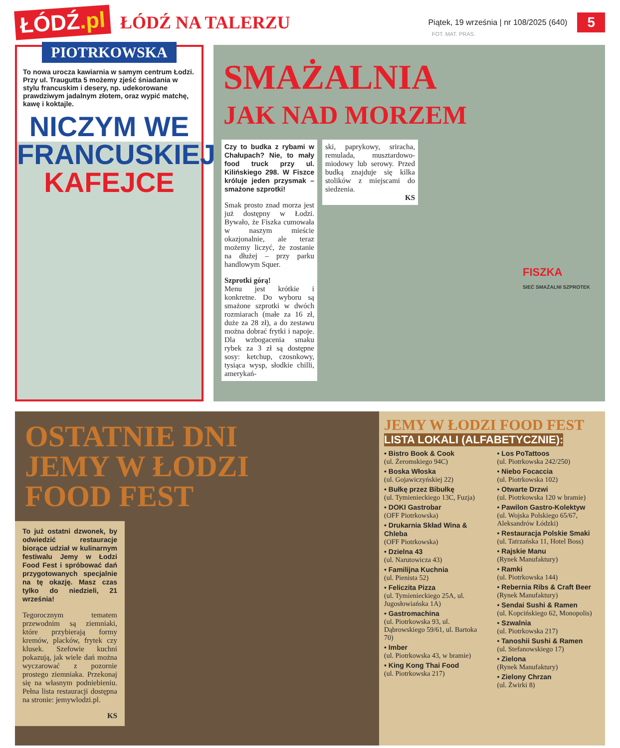ŁÓDŹ.pl
ŁÓDŹ NA TALERZU
Piątek, 19 września | nr 108/2025 (640)
5
PIOTRKOWSKA
To nowa urocza kawiarnia w samym centrum Łodzi. Przy ul. Traugutta 5 możemy zjeść śniadania w stylu francuskim i desery, np. udekorowane prawdziwym jadalnym złotem, oraz wypić matchę, kawę i koktajle.
NICZYM WE FRANCUSKIEJ KAFEJCE
FOT. MAT. PRAS.
SMAŻALNIA
JAK NAD MORZEM
Czy to budka z rybami w Chałupach? Nie, to mały food truck przy ul. Kilińskiego 298. W Fiszce króluje jeden przysmak – smażone szprotki!
Smak prosto znad morza jest już dostępny w Łodzi. Bywało, że Fiszka cumowała w naszym mieście okazjonalnie, ale teraz możemy liczyć, że zostanie na dłużej – przy parku handlowym Squer.
Szprotki górą!
Menu jest krótkie i konkretne. Do wyboru są smażone szprotki w dwóch rozmiarach (małe za 16 zł, duże za 28 zł), a do zestawu można dobrać frytki i napoje. Dla wzbogacenia smaku rybek za 3 zł są dostępne sosy: ketchup, czosnkowy, tysiąca wysp, słodkie chilli, amerykań-
ski, paprykowy, sriracha, remulada, musztardowo-miodowy lub serowy. Przed budką znajduje się kilka stolików z miejscami do siedzenia.
KS
FISZKA
SIEĆ SMAŻALNI SZPROTEK
OSTATNIE DNI
JEMY W ŁODZI
FOOD FEST
To już ostatni dzwonek, by odwiedzić restauracje biorące udział w kulinarnym festiwalu Jemy w Łodzi Food Fest i spróbować dań przygotowanych specjalnie na tę okazję. Masz czas tylko do niedzieli, 21 września!
Tegorocznym tematem przewodnim są ziemniaki, które przybierają formy kremów, placków, frytek czy klusek. Szefowie kuchni pokazują, jak wiele dań można wyczarować z pozornie prostego ziemniaka. Przekonaj się na własnym podniebieniu. Pełna lista restauracji dostępna na stronie: jemywlodzi.pl.
KS
JEMY W ŁODZI FOOD FEST
LISTA LOKALI (ALFABETYCZNIE):
• Bistro Book & Cook
(ul. Żeromskiego 94C)
• Boska Włoska
(ul. Gojawiczyńskiej 22)
• Bułkę przez Bibułkę
(ul. Tymienieckiego 13C, Fuzja)
• DOKI Gastrobar
(OFF Piotrkowska)
• Drukarnia Skład Wina & Chleba
(OFF Piotrkowska)
• Dzielna 43
(ul. Narutowicza 43)
• Familijna Kuchnia
(ul. Pienista 52)
• Feliczita Pizza
(ul. Tymienieckiego 25A, ul. Jugosłowiańska 1A)
• Gastromachina
(ul. Piotrkowska 93, ul. Dąbrowskiego 59/61, ul. Bartoka 70)
• Imber
(ul. Piotrkowska 43, w bramie)
• King Kong Thai Food
(ul. Piotrkowska 217)
• Los PoTattoos
(ul. Piotrkowska 242/250)
• Niebo Focaccia
(ul. Piotrkowska 102)
• Otwarte Drzwi
(ul. Piotrkowska 120 w bramie)
• Pawilon Gastro-Kolektyw
(ul. Wojska Polskiego 65/67, Aleksandrów Łódzki)
• Restauracja Polskie Smaki
(ul. Tatrzańska 11, Hotel Boss)
• Rajskie Manu
(Rynek Manufaktury)
• Ramki
(ul. Piotrkowska 144)
• Rebernia Ribs & Craft Beer
(Rynek Manufaktury)
• Sendai Sushi & Ramen
(ul. Kopcińskiego 62, Monopolis)
• Szwalnia
(ul. Piotrkowska 217)
• Tanoshii Sushi & Ramen
(ul. Stefanowskiego 17)
• Zielona
(Rynek Manufaktury)
• Zielony Chrzan
(ul. Żwirki 8)